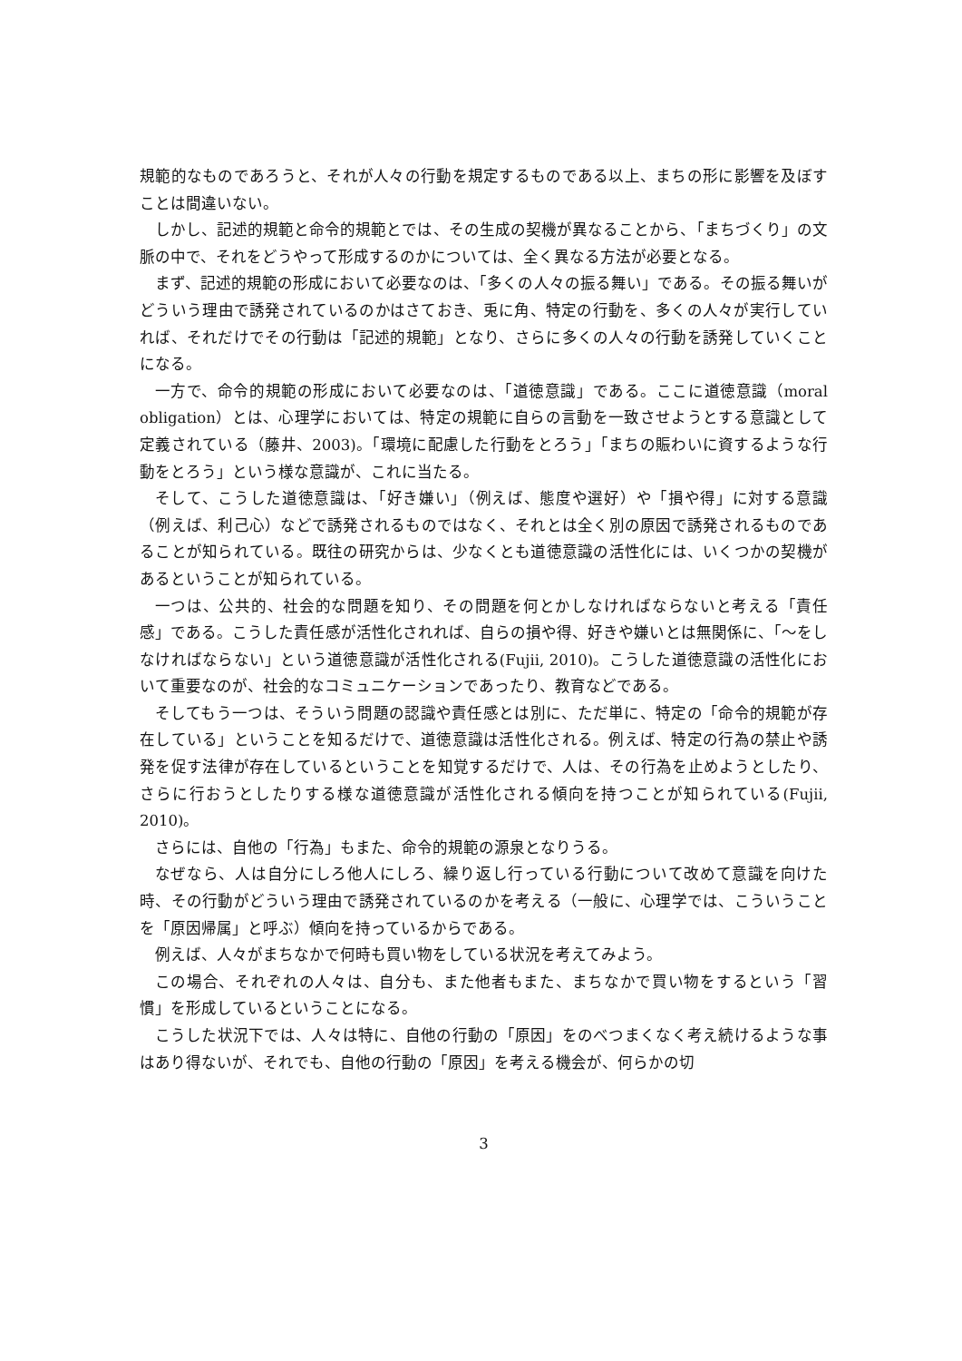規範的なものであろうと、それが人々の行動を規定するものである以上、まちの形に影響を及ぼすことは間違いない。
しかし、記述的規範と命令的規範とでは、その生成の契機が異なることから、「まちづくり」の文脈の中で、それをどうやって形成するのかについては、全く異なる方法が必要となる。
まず、記述的規範の形成において必要なのは、「多くの人々の振る舞い」である。その振る舞いがどういう理由で誘発されているのかはさておき、兎に角、特定の行動を、多くの人々が実行していれば、それだけでその行動は「記述的規範」となり、さらに多くの人々の行動を誘発していくことになる。
一方で、命令的規範の形成において必要なのは、「道徳意識」である。ここに道徳意識（moral obligation）とは、心理学においては、特定の規範に自らの言動を一致させようとする意識として定義されている（藤井、2003)。「環境に配慮した行動をとろう」「まちの賑わいに資するような行動をとろう」という様な意識が、これに当たる。
そして、こうした道徳意識は、「好き嫌い」（例えば、態度や選好）や「損や得」に対する意識（例えば、利己心）などで誘発されるものではなく、それとは全く別の原因で誘発されるものであることが知られている。既往の研究からは、少なくとも道徳意識の活性化には、いくつかの契機があるということが知られている。
一つは、公共的、社会的な問題を知り、その問題を何とかしなければならないと考える「責任感」である。こうした責任感が活性化されれば、自らの損や得、好きや嫌いとは無関係に、「～をしなければならない」という道徳意識が活性化される(Fujii, 2010)。こうした道徳意識の活性化において重要なのが、社会的なコミュニケーションであったり、教育などである。
そしてもう一つは、そういう問題の認識や責任感とは別に、ただ単に、特定の「命令的規範が存在している」ということを知るだけで、道徳意識は活性化される。例えば、特定の行為の禁止や誘発を促す法律が存在しているということを知覚するだけで、人は、その行為を止めようとしたり、さらに行おうとしたりする様な道徳意識が活性化される傾向を持つことが知られている(Fujii, 2010)。
さらには、自他の「行為」もまた、命令的規範の源泉となりうる。
なぜなら、人は自分にしろ他人にしろ、繰り返し行っている行動について改めて意識を向けた時、その行動がどういう理由で誘発されているのかを考える（一般に、心理学では、こういうことを「原因帰属」と呼ぶ）傾向を持っているからである。
例えば、人々がまちなかで何時も買い物をしている状況を考えてみよう。
この場合、それぞれの人々は、自分も、また他者もまた、まちなかで買い物をするという「習慣」を形成しているということになる。
こうした状況下では、人々は特に、自他の行動の「原因」をのべつまくなく考え続けるような事はあり得ないが、それでも、自他の行動の「原因」を考える機会が、何らかの切
3